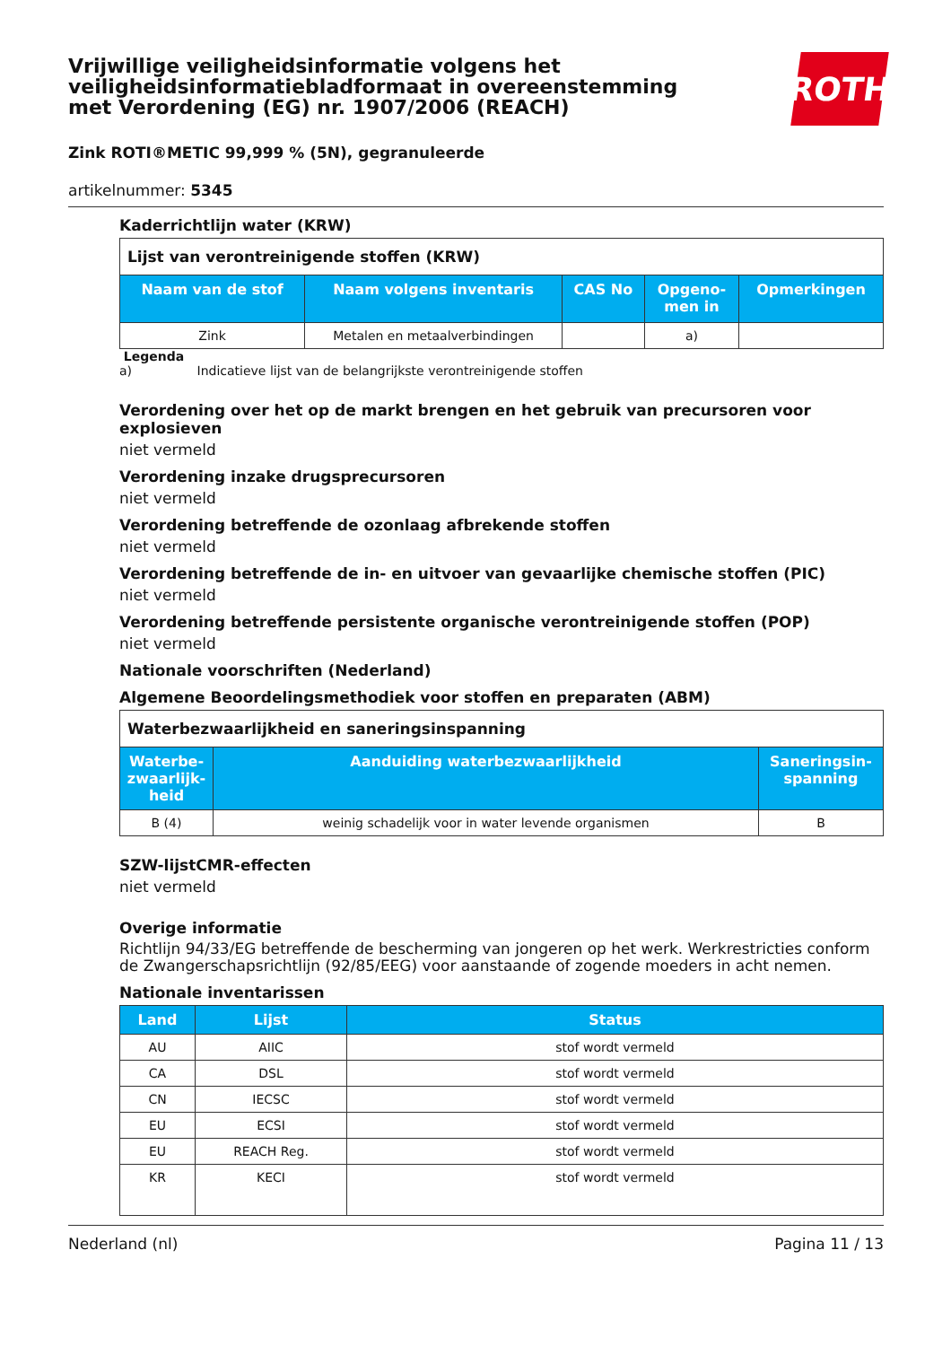Vrijwillige veiligheidsinformatie volgens het
veiligheidsinformatiebladformaat in overeenstemming
met Verordening (EG) nr. 1907/2006 (REACH)
ROTH
Zink ROTI®METIC 99,999 % (5N), gegranuleerde
artikelnummer: 5345
Kaderrichtlijn water (KRW)
| Lijst van verontreinigende stoffen (KRW) | | | | |
| --- | --- | --- | --- | --- |
| Naam van de stof | Naam volgens inventaris | CAS No | Opgeno- men in | Opmerkingen |
| Zink | Metalen en metaalverbindingen | | a) | |
Legenda
a) Indicatieve lijst van de belangrijkste verontreinigende stoffen
Verordening over het op de markt brengen en het gebruik van precursoren voor explosieven
niet vermeld
Verordening inzake drugsprecursoren
niet vermeld
Verordening betreffende de ozonlaag afbrekende stoffen
niet vermeld
Verordening betreffende de in- en uitvoer van gevaarlijke chemische stoffen (PIC)
niet vermeld
Verordening betreffende persistente organische verontreinigende stoffen (POP)
niet vermeld
Nationale voorschriften (Nederland)
Algemene Beoordelingsmethodiek voor stoffen en preparaten (ABM)
| Waterbezwaarlijkheid en saneringsinspanning | | |
| --- | --- | --- |
| Waterbe- zwaarlijk- heid | Aanduiding waterbezwaarlijkheid | Saneringsin- spanning |
| B (4) | weinig schadelijk voor in water levende organismen | B |
SZW-lijstCMR-effecten
niet vermeld
Overige informatie
Richtlijn 94/33/EG betreffende de bescherming van jongeren op het werk. Werkrestricties conform de Zwangerschapsrichtlijn (92/85/EEG) voor aanstaande of zogende moeders in acht nemen.
Nationale inventarissen
| Land | Lijst | Status |
| --- | --- | --- |
| AU | AIIC | stof wordt vermeld |
| CA | DSL | stof wordt vermeld |
| CN | IECSC | stof wordt vermeld |
| EU | ECSI | stof wordt vermeld |
| EU | REACH Reg. | stof wordt vermeld |
| KR | KECI | stof wordt vermeld |
Nederland (nl) Pagina 11 / 13